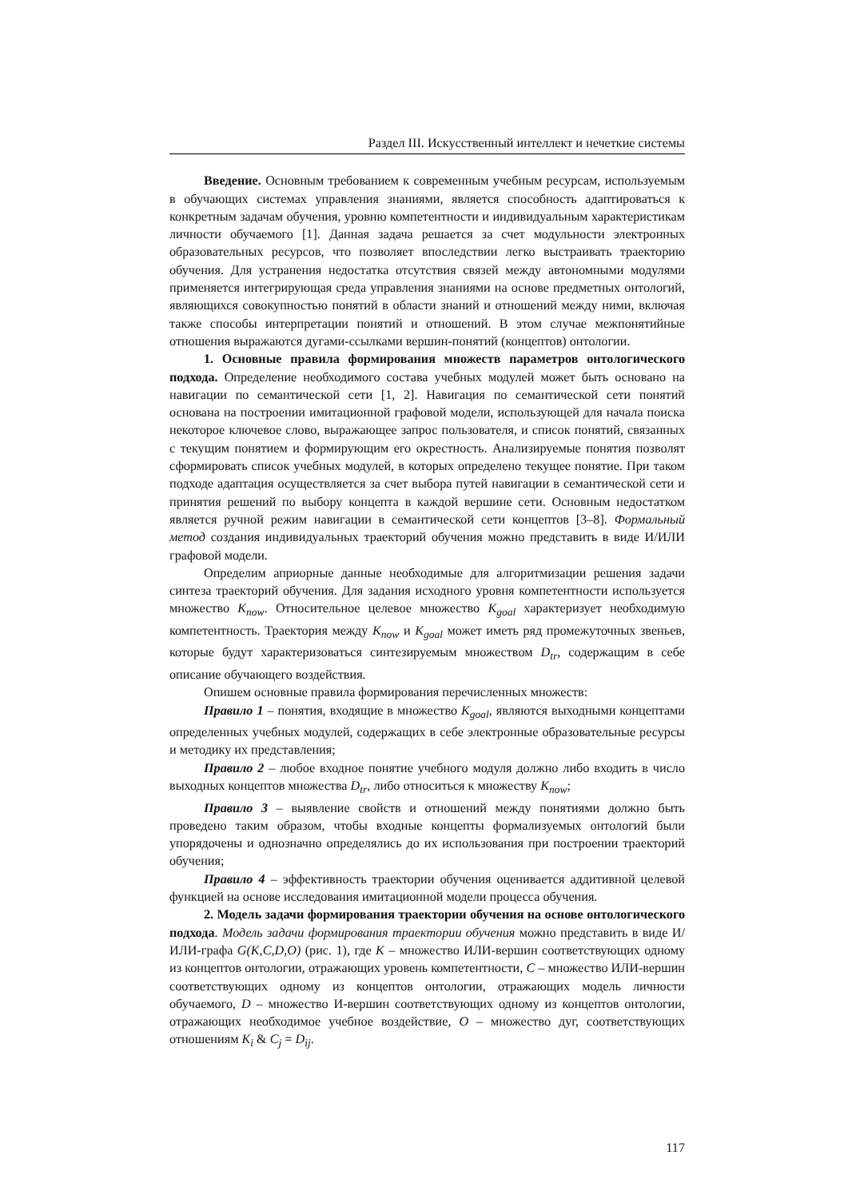Раздел III. Искусственный интеллект и нечеткие системы
Введение. Основным требованием к современным учебным ресурсам, используемым в обучающих системах управления знаниями, является способность адаптироваться к конкретным задачам обучения, уровню компетентности и индивидуальным характеристикам личности обучаемого [1]. Данная задача решается за счет модульности электронных образовательных ресурсов, что позволяет впоследствии легко выстраивать траекторию обучения. Для устранения недостатка отсутствия связей между автономными модулями применяется интегрирующая среда управления знаниями на основе предметных онтологий, являющихся совокупностью понятий в области знаний и отношений между ними, включая также способы интерпретации понятий и отношений. В этом случае межпонятийные отношения выражаются дугами-ссылками вершин-понятий (концептов) онтологии.
1. Основные правила формирования множеств параметров онтологического подхода. Определение необходимого состава учебных модулей может быть основано на навигации по семантической сети [1, 2]. Навигация по семантической сети понятий основана на построении имитационной графовой модели, использующей для начала поиска некоторое ключевое слово, выражающее запрос пользователя, и список понятий, связанных с текущим понятием и формирующим его окрестность. Анализируемые понятия позволят сформировать список учебных модулей, в которых определено текущее понятие. При таком подходе адаптация осуществляется за счет выбора путей навигации в семантической сети и принятия решений по выбору концепта в каждой вершине сети. Основным недостатком является ручной режим навигации в семантической сети концептов [3–8]. Формальный метод создания индивидуальных траекторий обучения можно представить в виде И/ИЛИ графовой модели.
Определим априорные данные необходимые для алгоритмизации решения задачи синтеза траекторий обучения. Для задания исходного уровня компетентности используется множество K<sub>now</sub>. Относительное целевое множество K<sub>goal</sub> характеризует необходимую компетентность. Траектория между K<sub>now</sub> и K<sub>goal</sub> может иметь ряд промежуточных звеньев, которые будут характеризоваться синтезируемым множеством D<sub>tr</sub>, содержащим в себе описание обучающего воздействия.
Опишем основные правила формирования перечисленных множеств:
Правило 1 – понятия, входящие в множество K<sub>goal</sub>, являются выходными концептами определенных учебных модулей, содержащих в себе электронные образовательные ресурсы и методику их представления;
Правило 2 – любое входное понятие учебного модуля должно либо входить в число выходных концептов множества D<sub>tr</sub>, либо относиться к множеству K<sub>now</sub>;
Правило 3 – выявление свойств и отношений между понятиями должно быть проведено таким образом, чтобы входные концепты формализуемых онтологий были упорядочены и однозначно определялись до их использования при построении траекторий обучения;
Правило 4 – эффективность траектории обучения оценивается аддитивной целевой функцией на основе исследования имитационной модели процесса обучения.
2. Модель задачи формирования траектории обучения на основе онтологического подхода. Модель задачи формирования траектории обучения можно представить в виде И/ИЛИ-графа G(K,C,D,O) (рис. 1), где K – множество ИЛИ-вершин соответствующих одному из концептов онтологии, отражающих уровень компетентности, C – множество ИЛИ-вершин соответствующих одному из концептов онтологии, отражающих модель личности обучаемого, D – множество И-вершин соответствующих одному из концептов онтологии, отражающих необходимое учебное воздействие, O – множество дуг, соответствующих отношениям K<sub>i</sub> & C<sub>j</sub> = D<sub>ij</sub>.
117